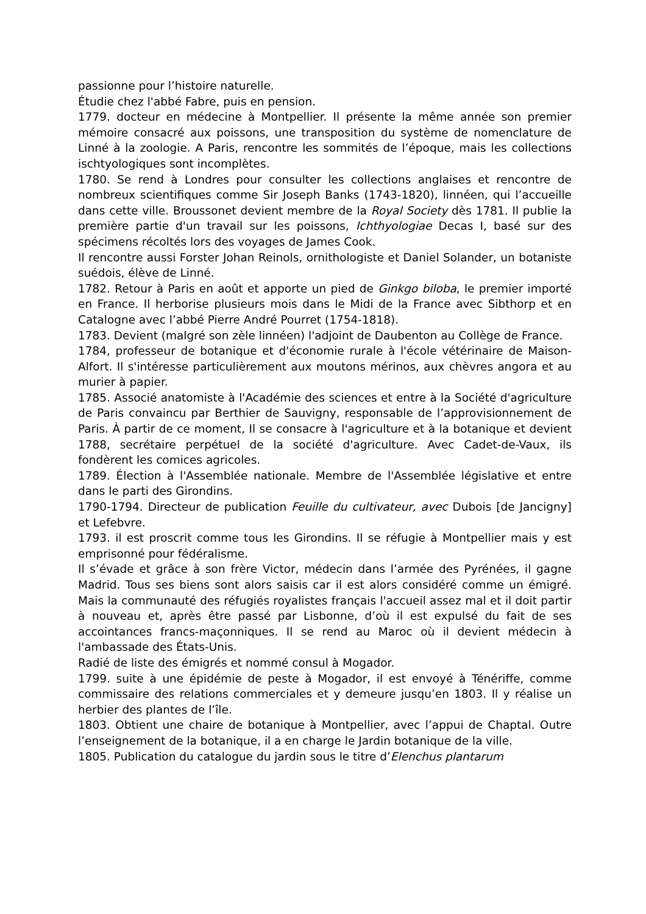passionne pour l’histoire naturelle.
Étudie chez l'abbé Fabre, puis en pension.
1779. docteur en médecine à Montpellier. Il présente la même année son premier mémoire consacré aux poissons, une transposition du système de nomenclature de Linné à la zoologie. A Paris, rencontre les sommités de l’époque, mais les collections ischtyologiques sont incomplètes.
1780. Se rend à Londres pour consulter les collections anglaises et rencontre de nombreux scientifiques comme Sir Joseph Banks (1743-1820), linnéen, qui l’accueille dans cette ville. Broussonet devient membre de la Royal Society dès 1781. Il publie la première partie d'un travail sur les poissons, Ichthyologiae Decas I, basé sur des spécimens récoltés lors des voyages de James Cook.
Il rencontre aussi Forster Johan Reinols, ornithologiste et Daniel Solander, un botaniste suédois, élève de Linné.
1782. Retour à Paris en août et apporte un pied de Ginkgo biloba, le premier importé en France. Il herborise plusieurs mois dans le Midi de la France avec Sibthorp et en Catalogne avec l’abbé Pierre André Pourret (1754-1818).
1783. Devient (malgré son zèle linnéen) l'adjoint de Daubenton au Collège de France.
1784, professeur de botanique et d'économie rurale à l'école vétérinaire de Maison-Alfort. Il s'intéresse particulièrement aux moutons mérinos, aux chèvres angora et au murier à papier.
1785. Associé anatomiste à l'Académie des sciences et entre à la Société d'agriculture de Paris convaincu par Berthier de Sauvigny, responsable de l’approvisionnement de Paris. À partir de ce moment, Il se consacre à l'agriculture et à la botanique et devient 1788, secrétaire perpétuel de la société d'agriculture. Avec Cadet-de-Vaux, ils fondèrent les comices agricoles.
1789. Élection à l'Assemblée nationale. Membre de l'Assemblée législative et entre dans le parti des Girondins.
1790-1794. Directeur de publication Feuille du cultivateur, avec Dubois [de Jancigny] et Lefebvre.
1793. il est proscrit comme tous les Girondins. Il se réfugie à Montpellier mais y est emprisonné pour fédéralisme.
Il s’évade et grâce à son frère Victor, médecin dans l’armée des Pyrénées, il gagne Madrid. Tous ses biens sont alors saisis car il est alors considéré comme un émigré. Mais la communauté des réfugiés royalistes français l'accueil assez mal et il doit partir à nouveau et, après être passé par Lisbonne, d’où il est expulsé du fait de ses accointances francs-maçonniques. Il se rend au Maroc où il devient médecin à l'ambassade des États-Unis.
Radié de liste des émigrés et nommé consul à Mogador.
1799. suite à une épidémie de peste à Mogador, il est envoyé à Ténériffe, comme commissaire des relations commerciales et y demeure jusqu’en 1803. Il y réalise un herbier des plantes de l’île.
1803. Obtient une chaire de botanique à Montpellier, avec l’appui de Chaptal. Outre l’enseignement de la botanique, il a en charge le Jardin botanique de la ville.
1805. Publication du catalogue du jardin sous le titre d’Elenchus plantarum